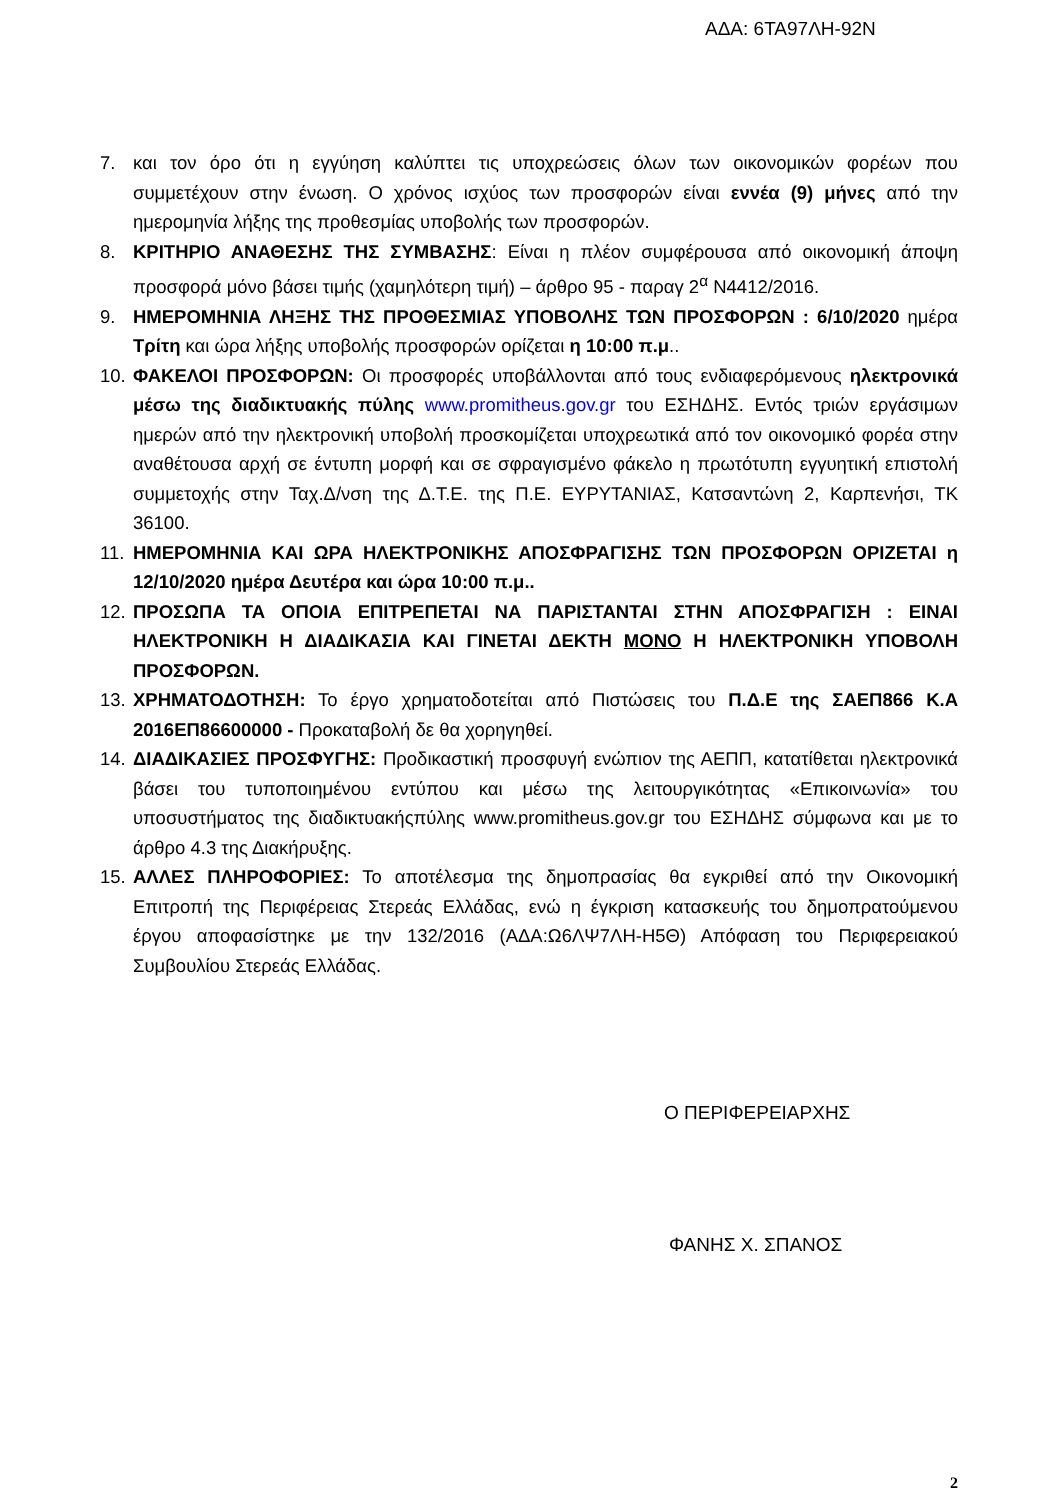ΑΔΑ: 6ΤΑ97ΛΗ-92Ν
7. και τον όρο ότι η εγγύηση καλύπτει τις υποχρεώσεις όλων των οικονομικών φορέων που συμμετέχουν στην ένωση. Ο χρόνος ισχύος των προσφορών είναι εννέα (9) μήνες από την ημερομηνία λήξης της προθεσμίας υποβολής των προσφορών.
8. ΚΡΙΤΗΡΙΟ ΑΝΑΘΕΣΗΣ ΤΗΣ ΣΥΜΒΑΣΗΣ: Είναι η πλέον συμφέρουσα από οικονομική άποψη προσφορά μόνο βάσει τιμής (χαμηλότερη τιμή) – άρθρο 95 - παραγ 2<sup>α</sup> Ν4412/2016.
9. ΗΜΕΡΟΜΗΝΙΑ ΛΗΞΗΣ ΤΗΣ ΠΡΟΘΕΣΜΙΑΣ ΥΠΟΒΟΛΗΣ ΤΩΝ ΠΡΟΣΦΟΡΩΝ : 6/10/2020 ημέρα Τρίτη και ώρα λήξης υποβολής προσφορών ορίζεται η 10:00 π.μ..
10. ΦΑΚΕΛΟΙ ΠΡΟΣΦΟΡΩΝ: Οι προσφορές υποβάλλονται από τους ενδιαφερόμενους ηλεκτρονικά μέσω της διαδικτυακής πύλης www.promitheus.gov.gr του ΕΣΗΔΗΣ. Εντός τριών εργάσιμων ημερών από την ηλεκτρονική υποβολή προσκομίζεται υποχρεωτικά από τον οικονομικό φορέα στην αναθέτουσα αρχή σε έντυπη μορφή και σε σφραγισμένο φάκελο η πρωτότυπη εγγυητική επιστολή συμμετοχής στην Ταχ.Δ/νση της Δ.Τ.Ε. της Π.Ε. ΕΥΡΥΤΑΝΙΑΣ, Κατσαντώνη 2, Καρπενήσι, ΤΚ 36100.
11. ΗΜΕΡΟΜΗΝΙΑ ΚΑΙ ΩΡΑ ΗΛΕΚΤΡΟΝΙΚΗΣ ΑΠΟΣΦΡΑΓΙΣΗΣ ΤΩΝ ΠΡΟΣΦΟΡΩΝ ΟΡΙΖΕΤΑΙ η 12/10/2020 ημέρα Δευτέρα και ώρα 10:00 π.μ..
12. ΠΡΟΣΩΠΑ ΤΑ ΟΠΟΙΑ ΕΠΙΤΡΕΠΕΤΑΙ ΝΑ ΠΑΡΙΣΤΑΝΤΑΙ ΣΤΗΝ ΑΠΟΣΦΡΑΓΙΣΗ : ΕΙΝΑΙ ΗΛΕΚΤΡΟΝΙΚΗ Η ΔΙΑΔΙΚΑΣΙΑ ΚΑΙ ΓΙΝΕΤΑΙ ΔΕΚΤΗ ΜΟΝΟ Η ΗΛΕΚΤΡΟΝΙΚΗ ΥΠΟΒΟΛΗ ΠΡΟΣΦΟΡΩΝ.
13. ΧΡΗΜΑΤΟΔΟΤΗΣΗ: Το έργο χρηματοδοτείται από Πιστώσεις του Π.Δ.Ε της ΣΑΕΠ866 Κ.Α 2016ΕΠ86600000 - Προκαταβολή δε θα χορηγηθεί.
14. ΔΙΑΔΙΚΑΣΙΕΣ ΠΡΟΣΦΥΓΗΣ: Προδικαστική προσφυγή ενώπιον της ΑΕΠΠ, κατατίθεται ηλεκτρονικά βάσει του τυποποιημένου εντύπου και μέσω της λειτουργικότητας «Επικοινωνία» του υποσυστήματος της διαδικτυακήςπύλης www.promitheus.gov.gr του ΕΣΗΔΗΣ σύμφωνα και με το άρθρο 4.3 της Διακήρυξης.
15. ΑΛΛΕΣ ΠΛΗΡΟΦΟΡΙΕΣ: Το αποτέλεσμα της δημοπρασίας θα εγκριθεί από την Οικονομική Επιτροπή της Περιφέρειας Στερεάς Ελλάδας, ενώ η έγκριση κατασκευής του δημοπρατούμενου έργου αποφασίστηκε με την 132/2016 (ΑΔΑ:Ω6ΛΨ7ΛΗ-Η5Θ) Απόφαση του Περιφερειακού Συμβουλίου Στερεάς Ελλάδας.
Ο ΠΕΡΙΦΕΡΕΙΑΡΧΗΣ
ΦΑΝΗΣ Χ. ΣΠΑΝΟΣ
2